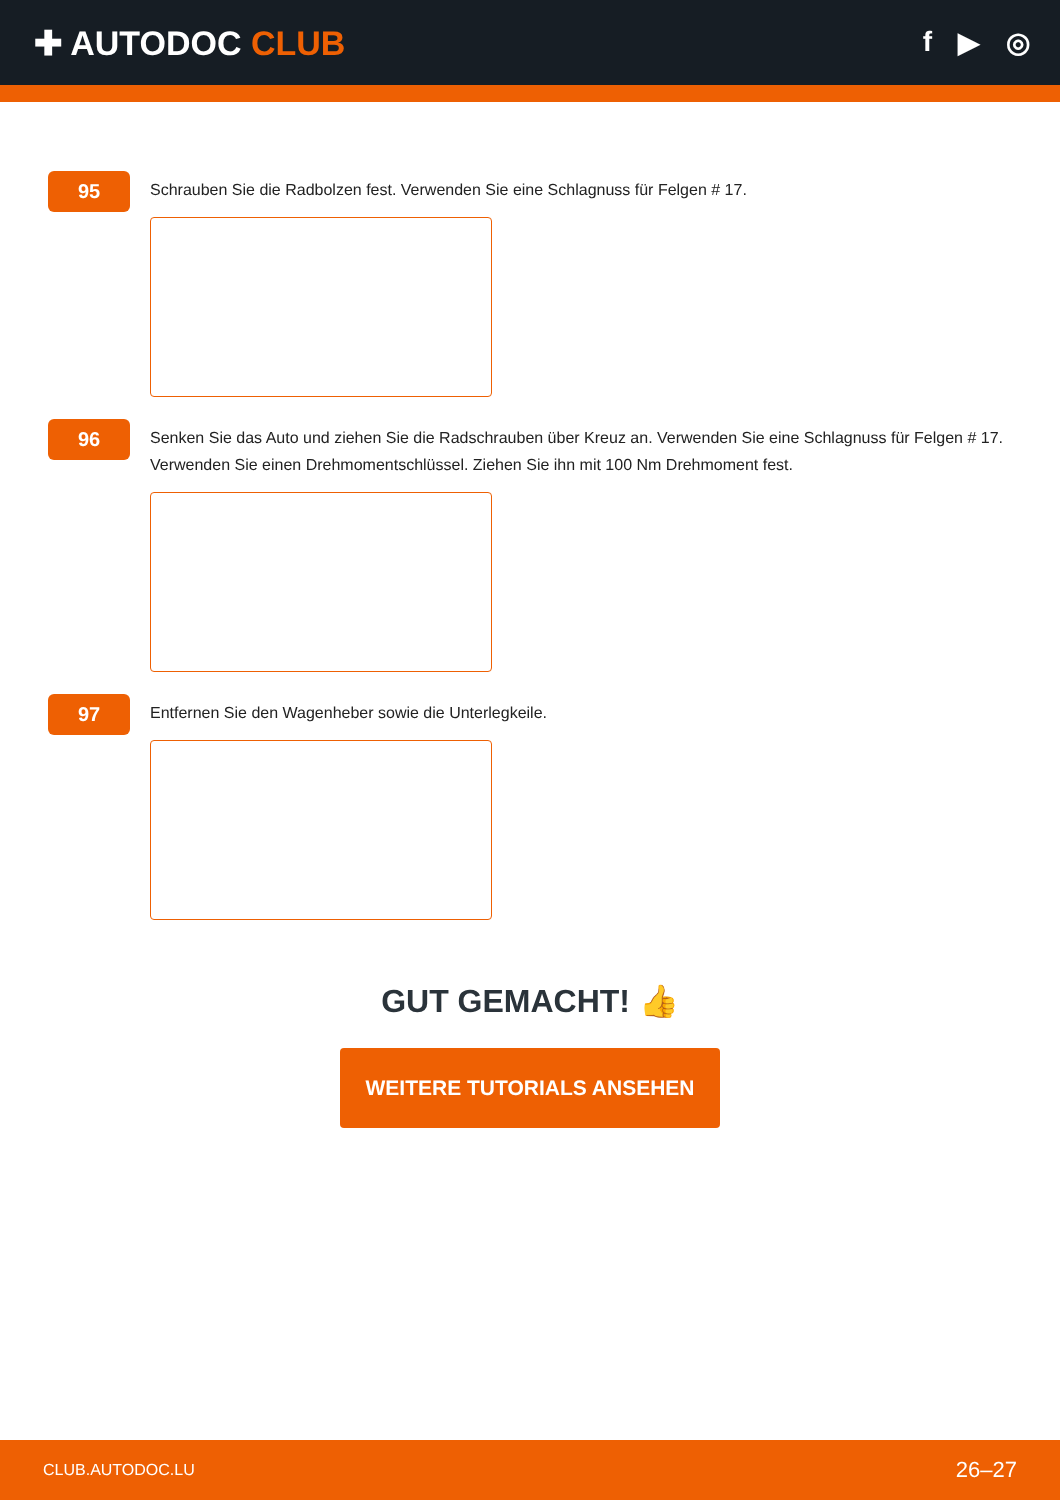✚ AUTODOC CLUB
f ▶ ◎
95
Schrauben Sie die Radbolzen fest. Verwenden Sie eine Schlagnuss für Felgen # 17.
96
Senken Sie das Auto und ziehen Sie die Radschrauben über Kreuz an. Verwenden Sie eine Schlagnuss für Felgen # 17. Verwenden Sie einen Drehmomentschlüssel. Ziehen Sie ihn mit 100 Nm Drehmoment fest.
97
Entfernen Sie den Wagenheber sowie die Unterlegkeile.
GUT GEMACHT! 👍
WEITERE TUTORIALS ANSEHEN
CLUB.AUTODOC.LU 26–27